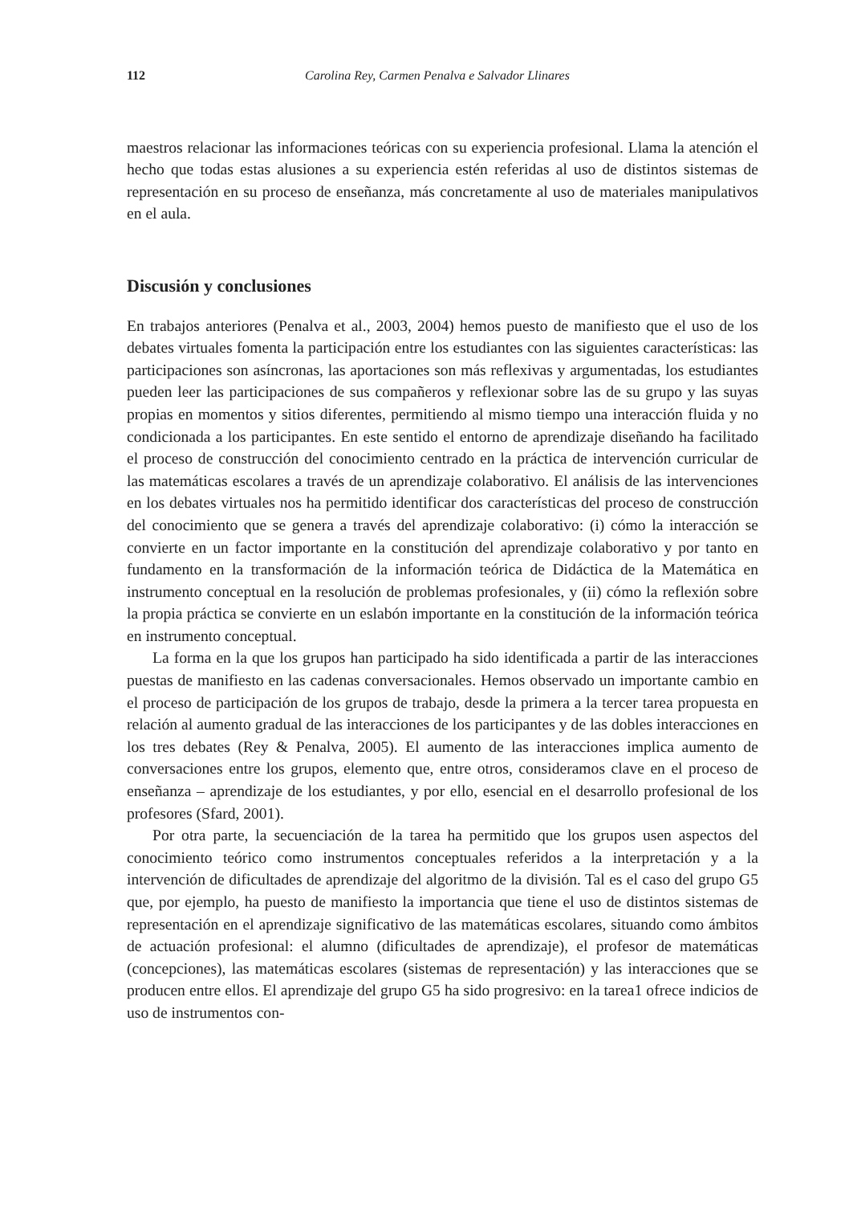112 Carolina Rey, Carmen Penalva e Salvador Llinares
maestros relacionar las informaciones teóricas con su experiencia profesional. Llama la atención el hecho que todas estas alusiones a su experiencia estén referidas al uso de distintos sistemas de representación en su proceso de enseñanza, más concretamente al uso de materiales manipulativos en el aula.
Discusión y conclusiones
En trabajos anteriores (Penalva et al., 2003, 2004) hemos puesto de manifiesto que el uso de los debates virtuales fomenta la participación entre los estudiantes con las siguientes características: las participaciones son asíncronas, las aportaciones son más reflexivas y argumentadas, los estudiantes pueden leer las participaciones de sus compañeros y reflexionar sobre las de su grupo y las suyas propias en momentos y sitios diferentes, permitiendo al mismo tiempo una interacción fluida y no condicionada a los participantes. En este sentido el entorno de aprendizaje diseñando ha facilitado el proceso de construcción del conocimiento centrado en la práctica de intervención curricular de las matemáticas escolares a través de un aprendizaje colaborativo. El análisis de las intervenciones en los debates virtuales nos ha permitido identificar dos características del proceso de construcción del conocimiento que se genera a través del aprendizaje colaborativo: (i) cómo la interacción se convierte en un factor importante en la constitución del aprendizaje colaborativo y por tanto en fundamento en la transformación de la información teórica de Didáctica de la Matemática en instrumento conceptual en la resolución de problemas profesionales, y (ii) cómo la reflexión sobre la propia práctica se convierte en un eslabón importante en la constitución de la información teórica en instrumento conceptual.
La forma en la que los grupos han participado ha sido identificada a partir de las interacciones puestas de manifiesto en las cadenas conversacionales. Hemos observado un importante cambio en el proceso de participación de los grupos de trabajo, desde la primera a la tercer tarea propuesta en relación al aumento gradual de las interacciones de los participantes y de las dobles interacciones en los tres debates (Rey & Penalva, 2005). El aumento de las interacciones implica aumento de conversaciones entre los grupos, elemento que, entre otros, consideramos clave en el proceso de enseñanza – aprendizaje de los estudiantes, y por ello, esencial en el desarrollo profesional de los profesores (Sfard, 2001).
Por otra parte, la secuenciación de la tarea ha permitido que los grupos usen aspectos del conocimiento teórico como instrumentos conceptuales referidos a la interpretación y a la intervención de dificultades de aprendizaje del algoritmo de la división. Tal es el caso del grupo G5 que, por ejemplo, ha puesto de manifiesto la importancia que tiene el uso de distintos sistemas de representación en el aprendizaje significativo de las matemáticas escolares, situando como ámbitos de actuación profesional: el alumno (dificultades de aprendizaje), el profesor de matemáticas (concepciones), las matemáticas escolares (sistemas de representación) y las interacciones que se producen entre ellos. El aprendizaje del grupo G5 ha sido progresivo: en la tarea1 ofrece indicios de uso de instrumentos con-